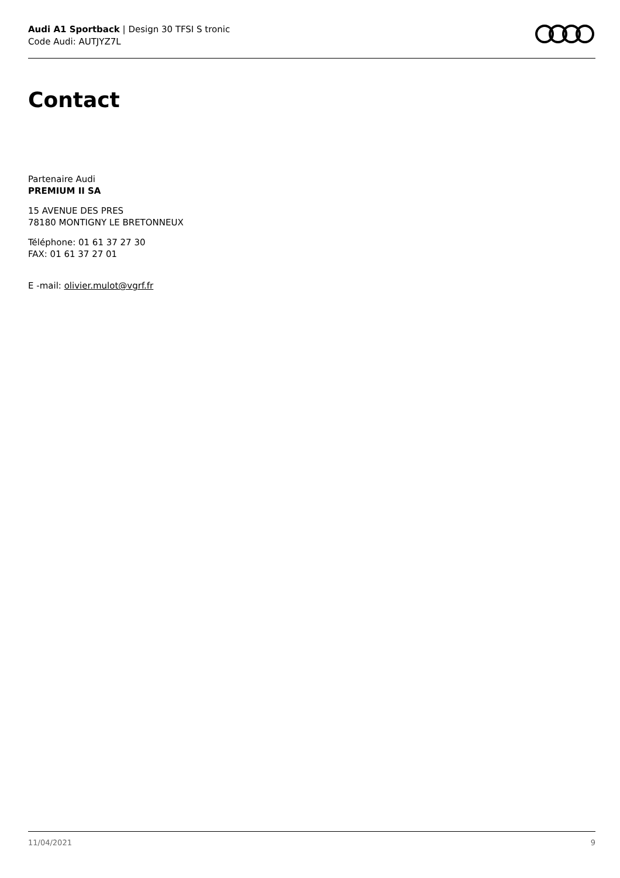Audi A1 Sportback | Design 30 TFSI S tronic
Code Audi: AUTJYZ7L
Contact
Partenaire Audi
PREMIUM II SA
15 AVENUE DES PRES
78180 MONTIGNY LE BRETONNEUX
Téléphone: 01 61 37 27 30
FAX: 01 61 37 27 01
E -mail: olivier.mulot@vgrf.fr
11/04/2021 9